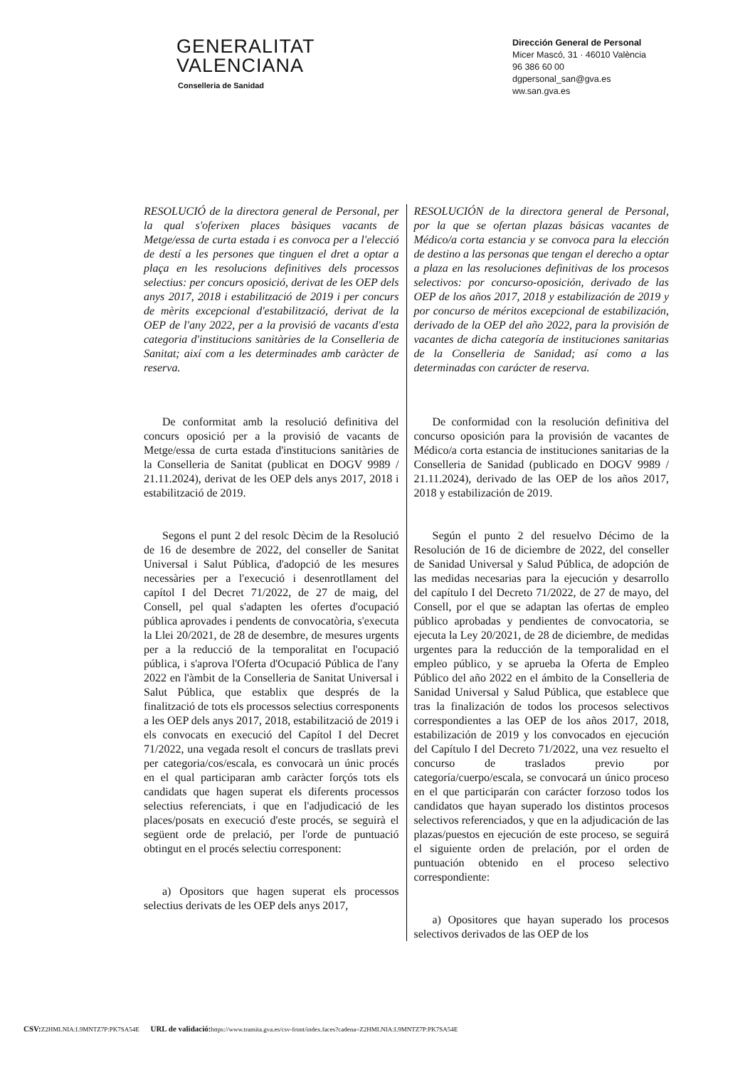GENERALITAT
VALENCIANA
Conselleria de Sanidad
Dirección General de Personal
Micer Mascó, 31 · 46010 València
96 386 60 00
dgpersonal_san@gva.es
ww.san.gva.es
RESOLUCIÓ de la directora general de Personal, per la qual s'oferixen places bàsiques vacants de Metge/essa de curta estada i es convoca per a l'elecció de destí a les persones que tinguen el dret a optar a plaça en les resolucions definitives dels processos selectius: per concurs oposició, derivat de les OEP dels anys 2017, 2018 i estabilització de 2019 i per concurs de mèrits excepcional d'estabilització, derivat de la OEP de l'any 2022, per a la provisió de vacants d'esta categoria d'institucions sanitàries de la Conselleria de Sanitat; així com a les determinades amb caràcter de reserva.
De conformitat amb la resolució definitiva del concurs oposició per a la provisió de vacants de Metge/essa de curta estada d'institucions sanitàries de la Conselleria de Sanitat (publicat en DOGV 9989 / 21.11.2024), derivat de les OEP dels anys 2017, 2018 i estabilització de 2019.
Segons el punt 2 del resolc Dècim de la Resolució de 16 de desembre de 2022, del conseller de Sanitat Universal i Salut Pública, d'adopció de les mesures necessàries per a l'execució i desenrotllament del capítol I del Decret 71/2022, de 27 de maig, del Consell, pel qual s'adapten les ofertes d'ocupació pública aprovades i pendents de convocatòria, s'executa la Llei 20/2021, de 28 de desembre, de mesures urgents per a la reducció de la temporalitat en l'ocupació pública, i s'aprova l'Oferta d'Ocupació Pública de l'any 2022 en l'àmbit de la Conselleria de Sanitat Universal i Salut Pública, que establix que després de la finalització de tots els processos selectius corresponents a les OEP dels anys 2017, 2018, estabilització de 2019 i els convocats en execució del Capítol I del Decret 71/2022, una vegada resolt el concurs de trasllats previ per categoria/cos/escala, es convocarà un únic procés en el qual participaran amb caràcter forçós tots els candidats que hagen superat els diferents processos selectius referenciats, i que en l'adjudicació de les places/posats en execució d'este procés, se seguirà el següent orde de prelació, per l'orde de puntuació obtingut en el procés selectiu corresponent:
a) Opositors que hagen superat els processos selectius derivats de les OEP dels anys 2017,
RESOLUCIÓN de la directora general de Personal, por la que se ofertan plazas básicas vacantes de Médico/a corta estancia y se convoca para la elección de destino a las personas que tengan el derecho a optar a plaza en las resoluciones definitivas de los procesos selectivos: por concurso-oposición, derivado de las OEP de los años 2017, 2018 y estabilización de 2019 y por concurso de méritos excepcional de estabilización, derivado de la OEP del año 2022, para la provisión de vacantes de dicha categoría de instituciones sanitarias de la Conselleria de Sanidad; así como a las determinadas con carácter de reserva.
De conformidad con la resolución definitiva del concurso oposición para la provisión de vacantes de Médico/a corta estancia de instituciones sanitarias de la Conselleria de Sanidad (publicado en DOGV 9989 / 21.11.2024), derivado de las OEP de los años 2017, 2018 y estabilización de 2019.
Según el punto 2 del resuelvo Décimo de la Resolución de 16 de diciembre de 2022, del conseller de Sanidad Universal y Salud Pública, de adopción de las medidas necesarias para la ejecución y desarrollo del capítulo I del Decreto 71/2022, de 27 de mayo, del Consell, por el que se adaptan las ofertas de empleo público aprobadas y pendientes de convocatoria, se ejecuta la Ley 20/2021, de 28 de diciembre, de medidas urgentes para la reducción de la temporalidad en el empleo público, y se aprueba la Oferta de Empleo Público del año 2022 en el ámbito de la Conselleria de Sanidad Universal y Salud Pública, que establece que tras la finalización de todos los procesos selectivos correspondientes a las OEP de los años 2017, 2018, estabilización de 2019 y los convocados en ejecución del Capítulo I del Decreto 71/2022, una vez resuelto el concurso de traslados previo por categoría/cuerpo/escala, se convocará un único proceso en el que participarán con carácter forzoso todos los candidatos que hayan superado los distintos procesos selectivos referenciados, y que en la adjudicación de las plazas/puestos en ejecución de este proceso, se seguirá el siguiente orden de prelación, por el orden de puntuación obtenido en el proceso selectivo correspondiente:
a) Opositores que hayan superado los procesos selectivos derivados de las OEP de los
CSV: Z2HMLNIA:L9MNTZ7P:PK7SA54E URL de validació: https://www.tramita.gva.es/csv-front/index.faces?cadena=Z2HMLNIA:L9MNTZ7P:PK7SA54E